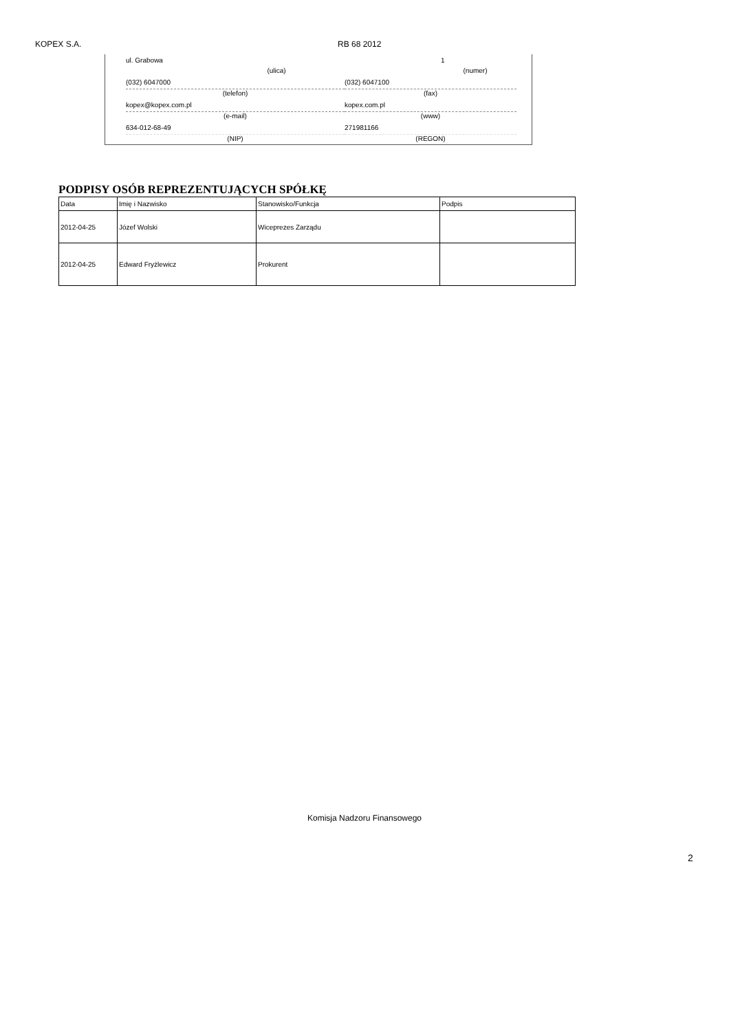KOPEX S.A. RB 68 2012
ul. Grabowa
(ulica)
1
(numer)
(032) 6047000
(telefon)
(032) 6047100
(fax)
kopex@kopex.com.pl
(e-mail)
kopex.com.pl
(www)
634-012-68-49
(NIP)
271981166
(REGON)
PODPISY OSÓB REPREZENTUJĄCYCH SPÓŁKĘ
| Data | Imię i Nazwisko | Stanowisko/Funkcja | Podpis |
| --- | --- | --- | --- |
| 2012-04-25 | Józef Wolski | Wiceprezes Zarządu | |
| 2012-04-25 | Edward Fryżlewicz | Prokurent | |
Komisja Nadzoru Finansowego
2